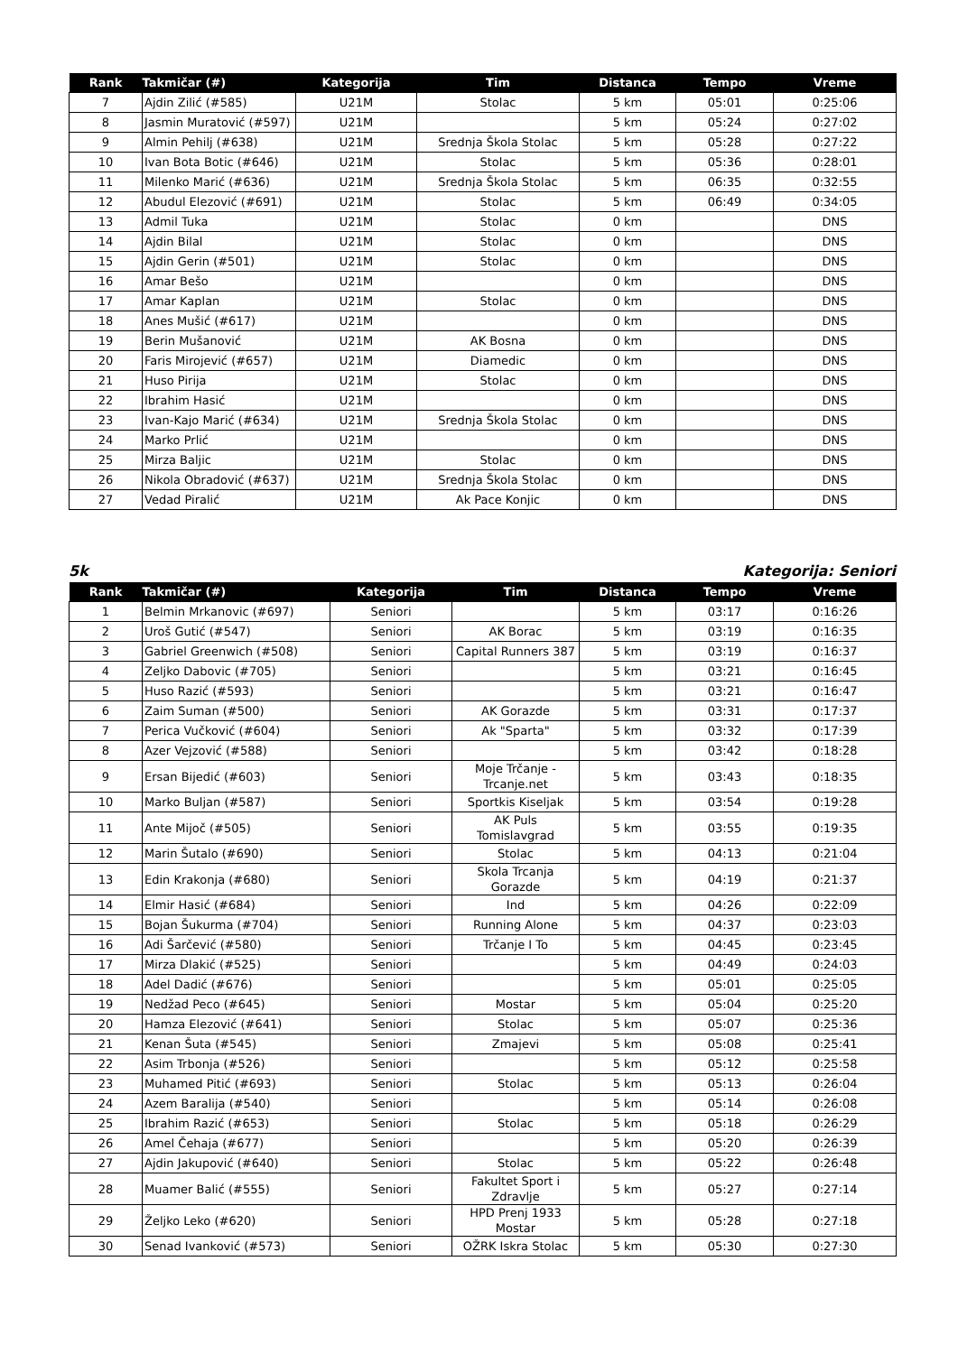| Rank | Takmičar (#) | Kategorija | Tim | Distanca | Tempo | Vreme |
| --- | --- | --- | --- | --- | --- | --- |
| 7 | Ajdin Zilić (#585) | U21M | Stolac | 5 km | 05:01 | 0:25:06 |
| 8 | Jasmin Muratović (#597) | U21M | | 5 km | 05:24 | 0:27:02 |
| 9 | Almin Pehilj (#638) | U21M | Srednja Škola Stolac | 5 km | 05:28 | 0:27:22 |
| 10 | Ivan Bota Botic (#646) | U21M | Stolac | 5 km | 05:36 | 0:28:01 |
| 11 | Milenko Marić (#636) | U21M | Srednja Škola Stolac | 5 km | 06:35 | 0:32:55 |
| 12 | Abudul Elezović (#691) | U21M | Stolac | 5 km | 06:49 | 0:34:05 |
| 13 | Admil Tuka | U21M | Stolac | 0 km | | DNS |
| 14 | Ajdin Bilal | U21M | Stolac | 0 km | | DNS |
| 15 | Ajdin Gerin (#501) | U21M | Stolac | 0 km | | DNS |
| 16 | Amar Bešo | U21M | | 0 km | | DNS |
| 17 | Amar Kaplan | U21M | Stolac | 0 km | | DNS |
| 18 | Anes Mušić (#617) | U21M | | 0 km | | DNS |
| 19 | Berin Mušanović | U21M | AK Bosna | 0 km | | DNS |
| 20 | Faris Mirojević (#657) | U21M | Diamedic | 0 km | | DNS |
| 21 | Huso Pirija | U21M | Stolac | 0 km | | DNS |
| 22 | Ibrahim Hasić | U21M | | 0 km | | DNS |
| 23 | Ivan-Kajo Marić (#634) | U21M | Srednja Škola Stolac | 0 km | | DNS |
| 24 | Marko Prlić | U21M | | 0 km | | DNS |
| 25 | Mirza Baljic | U21M | Stolac | 0 km | | DNS |
| 26 | Nikola Obradović (#637) | U21M | Srednja Škola Stolac | 0 km | | DNS |
| 27 | Vedad Piralić | U21M | Ak Pace Konjic | 0 km | | DNS |
5k Kategorija: Seniori
| Rank | Takmičar (#) | Kategorija | Tim | Distanca | Tempo | Vreme |
| --- | --- | --- | --- | --- | --- | --- |
| 1 | Belmin Mrkanovic (#697) | Seniori | | 5 km | 03:17 | 0:16:26 |
| 2 | Uroš Gutić (#547) | Seniori | AK Borac | 5 km | 03:19 | 0:16:35 |
| 3 | Gabriel Greenwich (#508) | Seniori | Capital Runners 387 | 5 km | 03:19 | 0:16:37 |
| 4 | Zeljko Dabovic (#705) | Seniori | | 5 km | 03:21 | 0:16:45 |
| 5 | Huso Razić (#593) | Seniori | | 5 km | 03:21 | 0:16:47 |
| 6 | Zaim Suman (#500) | Seniori | AK Gorazde | 5 km | 03:31 | 0:17:37 |
| 7 | Perica Vučković (#604) | Seniori | Ak "Sparta" | 5 km | 03:32 | 0:17:39 |
| 8 | Azer Vejzović (#588) | Seniori | | 5 km | 03:42 | 0:18:28 |
| 9 | Ersan Bijedić (#603) | Seniori | Moje Trčanje - Trcanje.net | 5 km | 03:43 | 0:18:35 |
| 10 | Marko Buljan (#587) | Seniori | Sportkis Kiseljak | 5 km | 03:54 | 0:19:28 |
| 11 | Ante Mijoč (#505) | Seniori | AK Puls Tomislavgrad | 5 km | 03:55 | 0:19:35 |
| 12 | Marin Šutalo (#690) | Seniori | Stolac | 5 km | 04:13 | 0:21:04 |
| 13 | Edin Krakonja (#680) | Seniori | Skola Trcanja Gorazde | 5 km | 04:19 | 0:21:37 |
| 14 | Elmir Hasić (#684) | Seniori | Ind | 5 km | 04:26 | 0:22:09 |
| 15 | Bojan Šukurma (#704) | Seniori | Running Alone | 5 km | 04:37 | 0:23:03 |
| 16 | Adi Šarčević (#580) | Seniori | Trčanje I To | 5 km | 04:45 | 0:23:45 |
| 17 | Mirza Dlakić (#525) | Seniori | | 5 km | 04:49 | 0:24:03 |
| 18 | Adel Dadić (#676) | Seniori | | 5 km | 05:01 | 0:25:05 |
| 19 | Nedžad Peco (#645) | Seniori | Mostar | 5 km | 05:04 | 0:25:20 |
| 20 | Hamza Elezović (#641) | Seniori | Stolac | 5 km | 05:07 | 0:25:36 |
| 21 | Kenan Šuta (#545) | Seniori | Zmajevi | 5 km | 05:08 | 0:25:41 |
| 22 | Asim Trbonja (#526) | Seniori | | 5 km | 05:12 | 0:25:58 |
| 23 | Muhamed Pitić (#693) | Seniori | Stolac | 5 km | 05:13 | 0:26:04 |
| 24 | Azem Baralija (#540) | Seniori | | 5 km | 05:14 | 0:26:08 |
| 25 | Ibrahim Razić (#653) | Seniori | Stolac | 5 km | 05:18 | 0:26:29 |
| 26 | Amel Čehaja (#677) | Seniori | | 5 km | 05:20 | 0:26:39 |
| 27 | Ajdin Jakupović (#640) | Seniori | Stolac | 5 km | 05:22 | 0:26:48 |
| 28 | Muamer Balić (#555) | Seniori | Fakultet Sport i Zdravlje | 5 km | 05:27 | 0:27:14 |
| 29 | Željko Leko (#620) | Seniori | HPD Prenj 1933 Mostar | 5 km | 05:28 | 0:27:18 |
| 30 | Senad Ivanković (#573) | Seniori | OŽRK Iskra Stolac | 5 km | 05:30 | 0:27:30 |